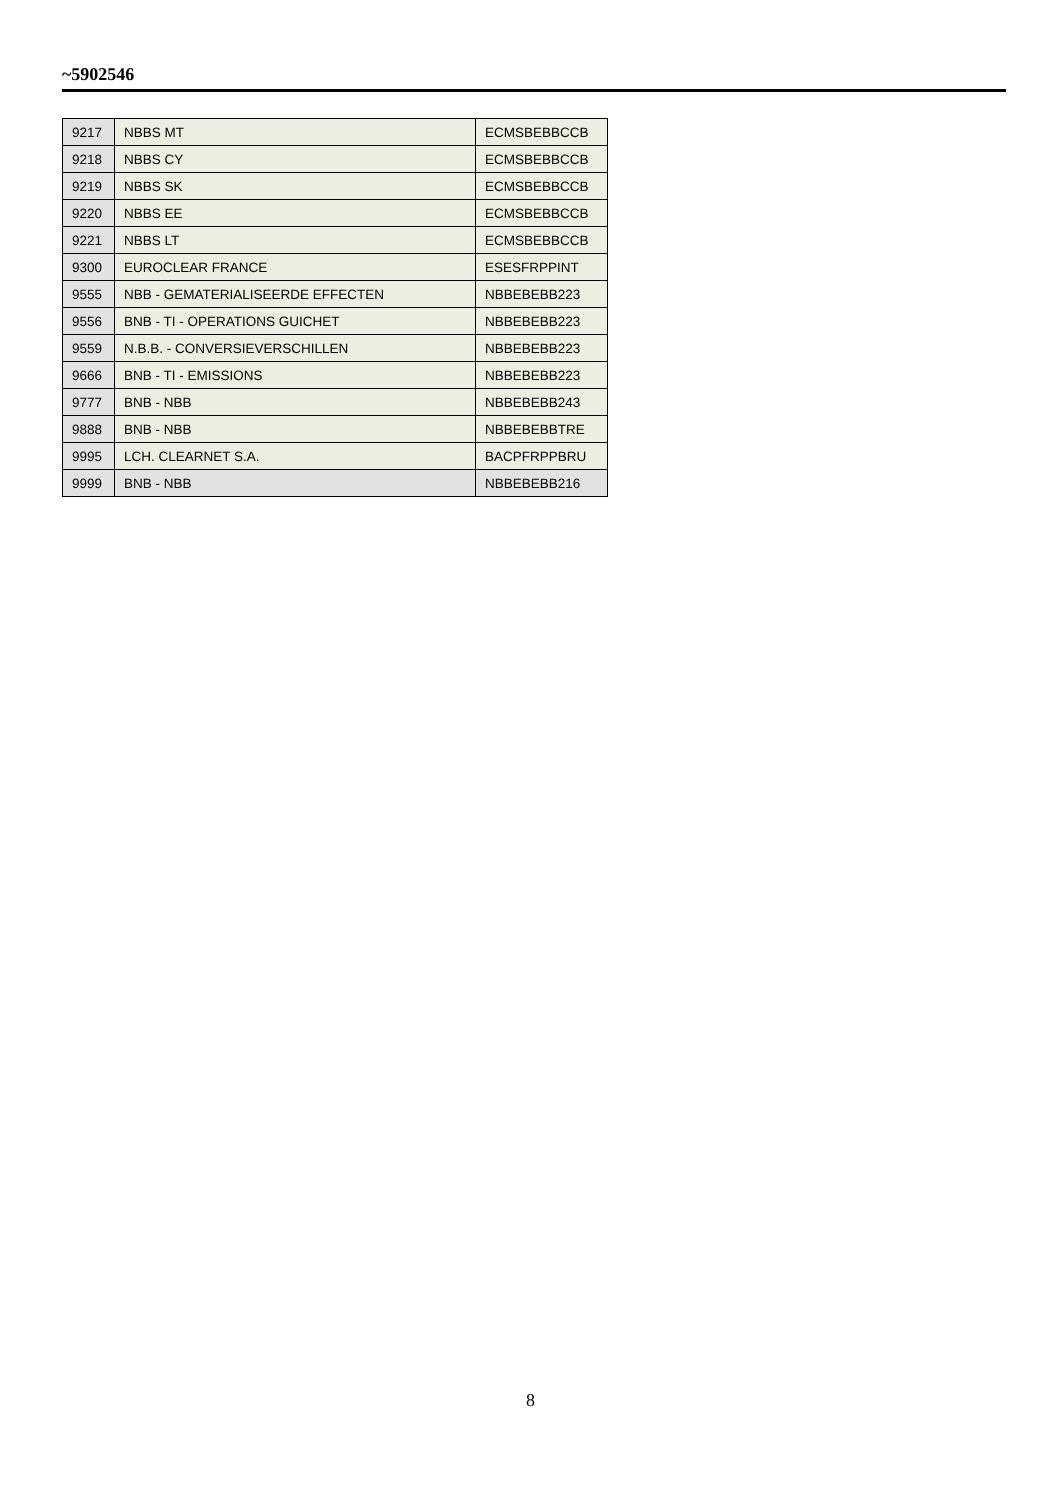~5902546
| 9217 | NBBS MT | ECMSBEBBCCB |
| 9218 | NBBS CY | ECMSBEBBCCB |
| 9219 | NBBS SK | ECMSBEBBCCB |
| 9220 | NBBS EE | ECMSBEBBCCB |
| 9221 | NBBS LT | ECMSBEBBCCB |
| 9300 | EUROCLEAR FRANCE | ESESFRPPINT |
| 9555 | NBB - GEMATERIALISEERDE EFFECTEN | NBBEBEBB223 |
| 9556 | BNB - TI - OPERATIONS GUICHET | NBBEBEBB223 |
| 9559 | N.B.B. - CONVERSIEVERSCHILLEN | NBBEBEBB223 |
| 9666 | BNB - TI - EMISSIONS | NBBEBEBB223 |
| 9777 | BNB - NBB | NBBEBEBB243 |
| 9888 | BNB - NBB | NBBEBEBBTRE |
| 9995 | LCH. CLEARNET S.A. | BACPFRPPBRU |
| 9999 | BNB - NBB | NBBEBEBB216 |
8